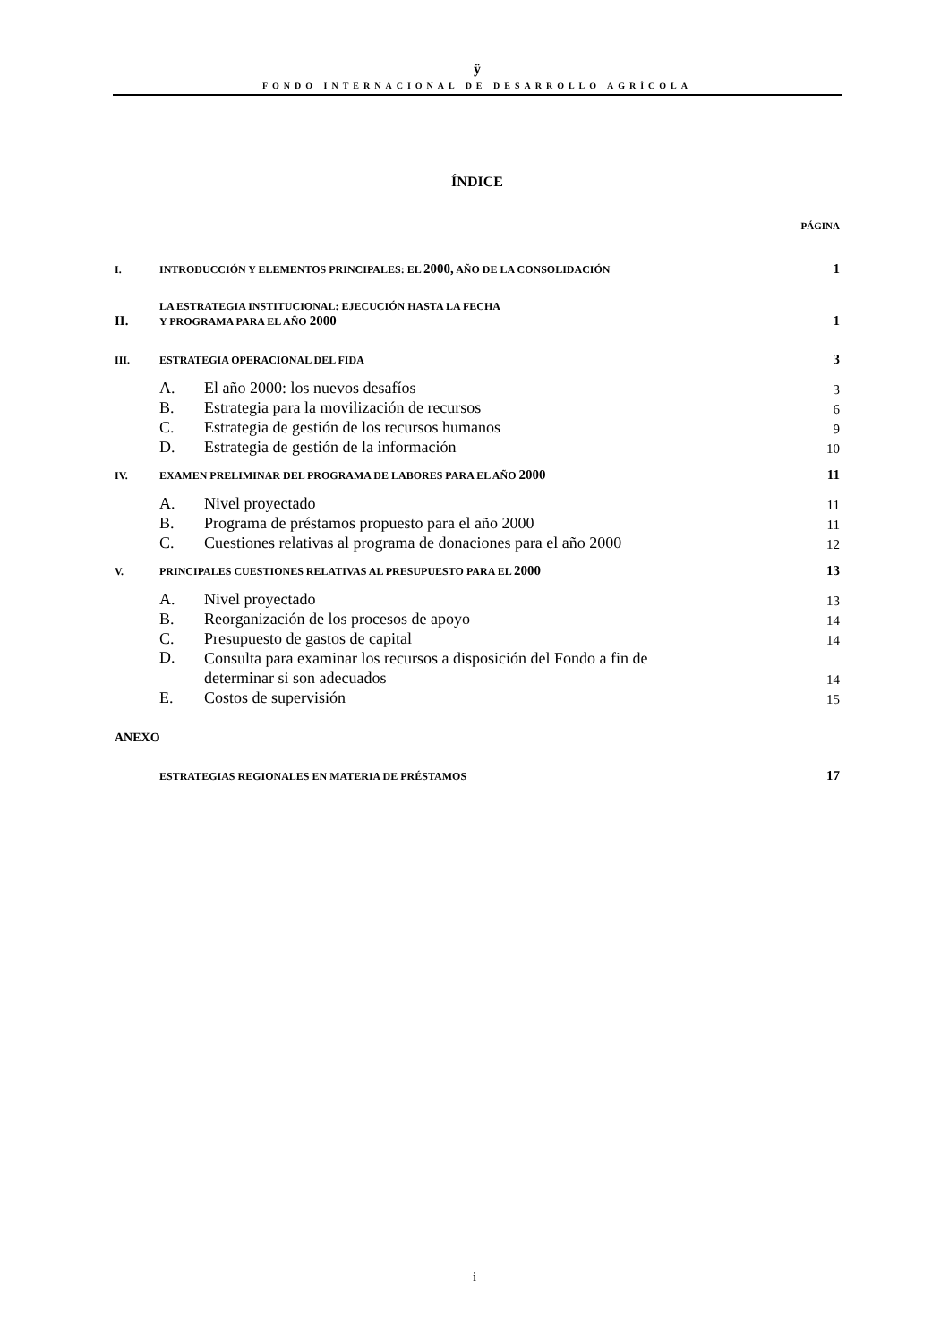ÿ
FONDO INTERNACIONAL DE DESARROLLO AGRÍCOLA
ÍNDICE
PÁGINA
| I. | INTRODUCCIÓN Y ELEMENTOS PRINCIPALES: EL 2000, AÑO DE LA CONSOLIDACIÓN | | 1 |
| II. | LA ESTRATEGIA INSTITUCIONAL: EJECUCIÓN HASTA LA FECHA Y PROGRAMA PARA EL AÑO 2000 | | 1 |
| III. | ESTRATEGIA OPERACIONAL DEL FIDA | | 3 |
| | A. | El año 2000: los nuevos desafíos | 3 |
| | B. | Estrategia para la movilización de recursos | 6 |
| | C. | Estrategia de gestión de los recursos humanos | 9 |
| | D. | Estrategia de gestión de la información | 10 |
| IV. | EXAMEN PRELIMINAR DEL PROGRAMA DE LABORES PARA EL AÑO 2000 | | 11 |
| | A. | Nivel proyectado | 11 |
| | B. | Programa de préstamos propuesto para el año 2000 | 11 |
| | C. | Cuestiones relativas al programa de donaciones para el año 2000 | 12 |
| V. | PRINCIPALES CUESTIONES RELATIVAS AL PRESUPUESTO PARA EL 2000 | | 13 |
| | A. | Nivel proyectado | 13 |
| | B. | Reorganización de los procesos de apoyo | 14 |
| | C. | Presupuesto de gastos de capital | 14 |
| | D. | Consulta para examinar los recursos a disposición del Fondo a fin de determinar si son adecuados | 14 |
| | E. | Costos de supervisión | 15 |
| ANEXO | | | |
| | ESTRATEGIAS REGIONALES EN MATERIA DE PRÉSTAMOS | | 17 |
i